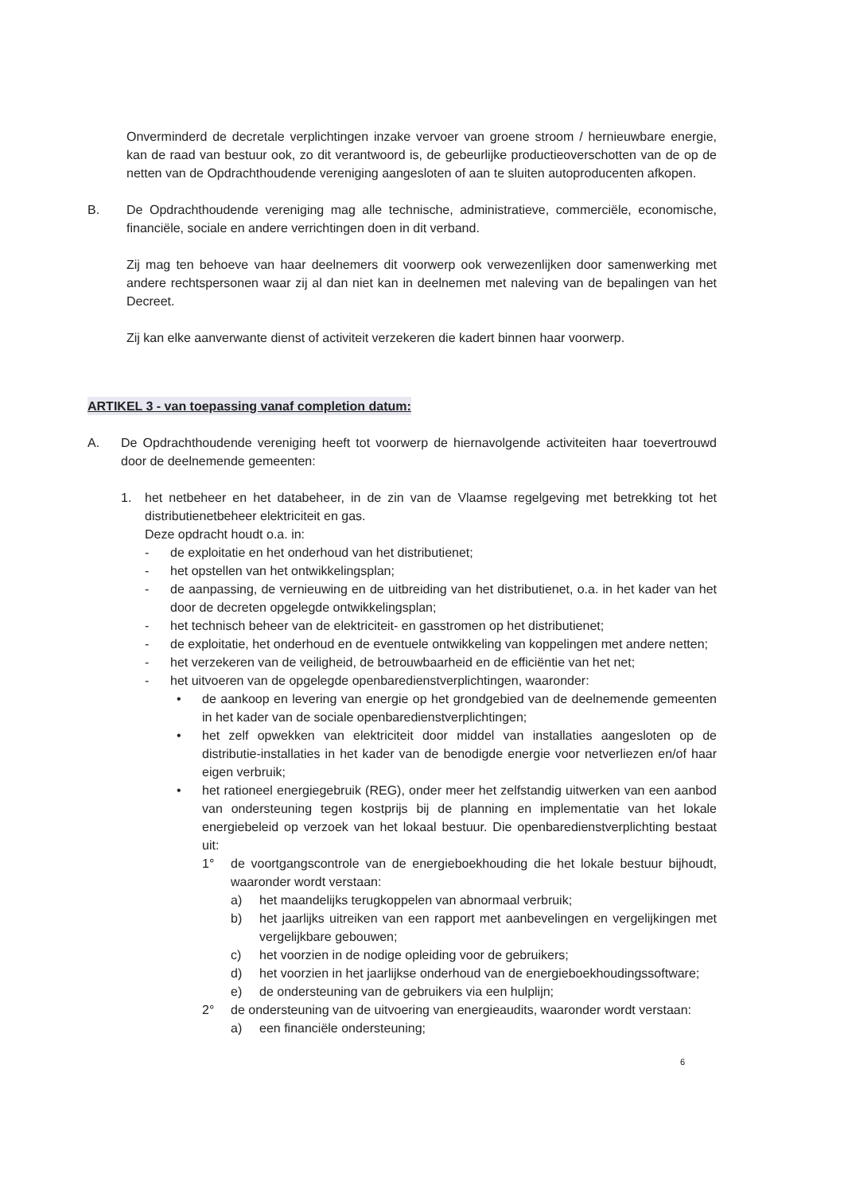Onverminderd de decretale verplichtingen inzake vervoer van groene stroom / hernieuwbare energie, kan de raad van bestuur ook, zo dit verantwoord is, de gebeurlijke productieoverschotten van de op de netten van de Opdrachthoudende vereniging aangesloten of aan te sluiten autoproducenten afkopen.
B. De Opdrachthoudende vereniging mag alle technische, administratieve, commerciële, economische, financiële, sociale en andere verrichtingen doen in dit verband.
Zij mag ten behoeve van haar deelnemers dit voorwerp ook verwezenlijken door samenwerking met andere rechtspersonen waar zij al dan niet kan in deelnemen met naleving van de bepalingen van het Decreet.
Zij kan elke aanverwante dienst of activiteit verzekeren die kadert binnen haar voorwerp.
ARTIKEL 3 - van toepassing vanaf completion datum:
A. De Opdrachthoudende vereniging heeft tot voorwerp de hiernavolgende activiteiten haar toevertrouwd door de deelnemende gemeenten:
1. het netbeheer en het databeheer, in de zin van de Vlaamse regelgeving met betrekking tot het distributienetbeheer elektriciteit en gas.
Deze opdracht houdt o.a. in:
- de exploitatie en het onderhoud van het distributienet;
- het opstellen van het ontwikkelingsplan;
- de aanpassing, de vernieuwing en de uitbreiding van het distributienet, o.a. in het kader van het door de decreten opgelegde ontwikkelingsplan;
- het technisch beheer van de elektriciteit- en gasstromen op het distributienet;
- de exploitatie, het onderhoud en de eventuele ontwikkeling van koppelingen met andere netten;
- het verzekeren van de veiligheid, de betrouwbaarheid en de efficiëntie van het net;
- het uitvoeren van de opgelegde openbaredienstverplichtingen, waaronder:
• de aankoop en levering van energie op het grondgebied van de deelnemende gemeenten in het kader van de sociale openbaredienstverplichtingen;
• het zelf opwekken van elektriciteit door middel van installaties aangesloten op de distributie-installaties in het kader van de benodigde energie voor netverliezen en/of haar eigen verbruik;
• het rationeel energiegebruik (REG), onder meer het zelfstandig uitwerken van een aanbod van ondersteuning tegen kostprijs bij de planning en implementatie van het lokale energiebeleid op verzoek van het lokaal bestuur. Die openbaredienstverplichting bestaat uit:
1° de voortgangscontrole van de energieboekhouding die het lokale bestuur bijhoudt, waaronder wordt verstaan:
a) het maandelijks terugkoppelen van abnormaal verbruik;
b) het jaarlijks uitreiken van een rapport met aanbevelingen en vergelijkingen met vergelijkbare gebouwen;
c) het voorzien in de nodige opleiding voor de gebruikers;
d) het voorzien in het jaarlijkse onderhoud van de energieboekhoudingssoftware;
e) de ondersteuning van de gebruikers via een hulplijn;
2° de ondersteuning van de uitvoering van energieaudits, waaronder wordt verstaan:
a) een financiële ondersteuning;
6